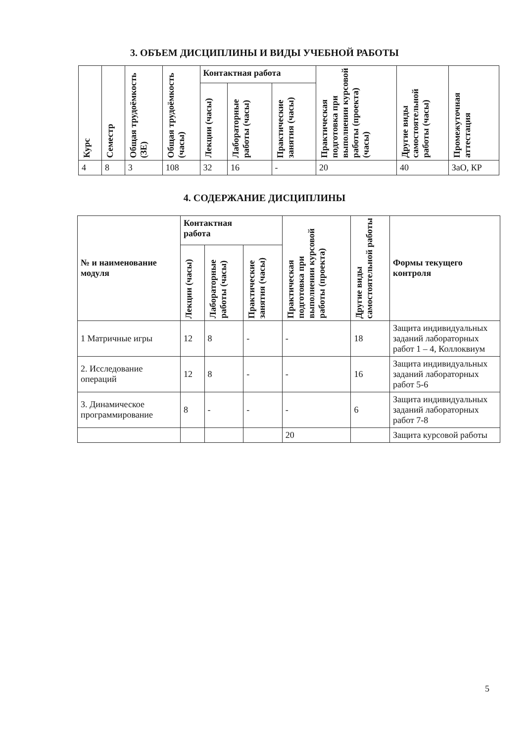3. ОБЪЕМ ДИСЦИПЛИНЫ И ВИДЫ УЧЕБНОЙ РАБОТЫ
| Курс | Семестр | Общая трудоёмкость (ЗЕ) | Общая трудоёмкость (часы) | Контактная работа | | | Практическая подготовка при выполнении курсовой работы (проекта) (часы) | Другие виды самостоятельной работы (часы) | Промежуточная аттестация |
| --- | --- | --- | --- | --- | --- | --- | --- | --- | --- |
| | | | | Лекции (часы) | Лабораторные работы (часы) | Практические занятия (часы) | | | |
| 4 | 8 | 3 | 108 | 32 | 16 | - | 20 | 40 | ЗаО, КР |
4. СОДЕРЖАНИЕ ДИСЦИПЛИНЫ
| № и наименование модуля | Контактная работа | | | Практическая подготовка при выполнении курсовой работы (проекта) | Другие виды самостоятельной работы | Формы текущего контроля |
| --- | --- | --- | --- | --- | --- | --- |
| | Лекции (часы) | Лабораторные работы (часы) | Практические занятия (часы) | | | |
| 1 Матричные игры | 12 | 8 | - | - | 18 | Защита индивидуальных заданий лабораторных работ 1 – 4, Коллоквиум |
| 2. Исследование операций | 12 | 8 | - | - | 16 | Защита индивидуальных заданий лабораторных работ 5-6 |
| 3. Динамическое программирование | 8 | - | - | - | 6 | Защита индивидуальных заданий лабораторных работ 7-8 |
| | | | | 20 | | Защита курсовой работы |
5